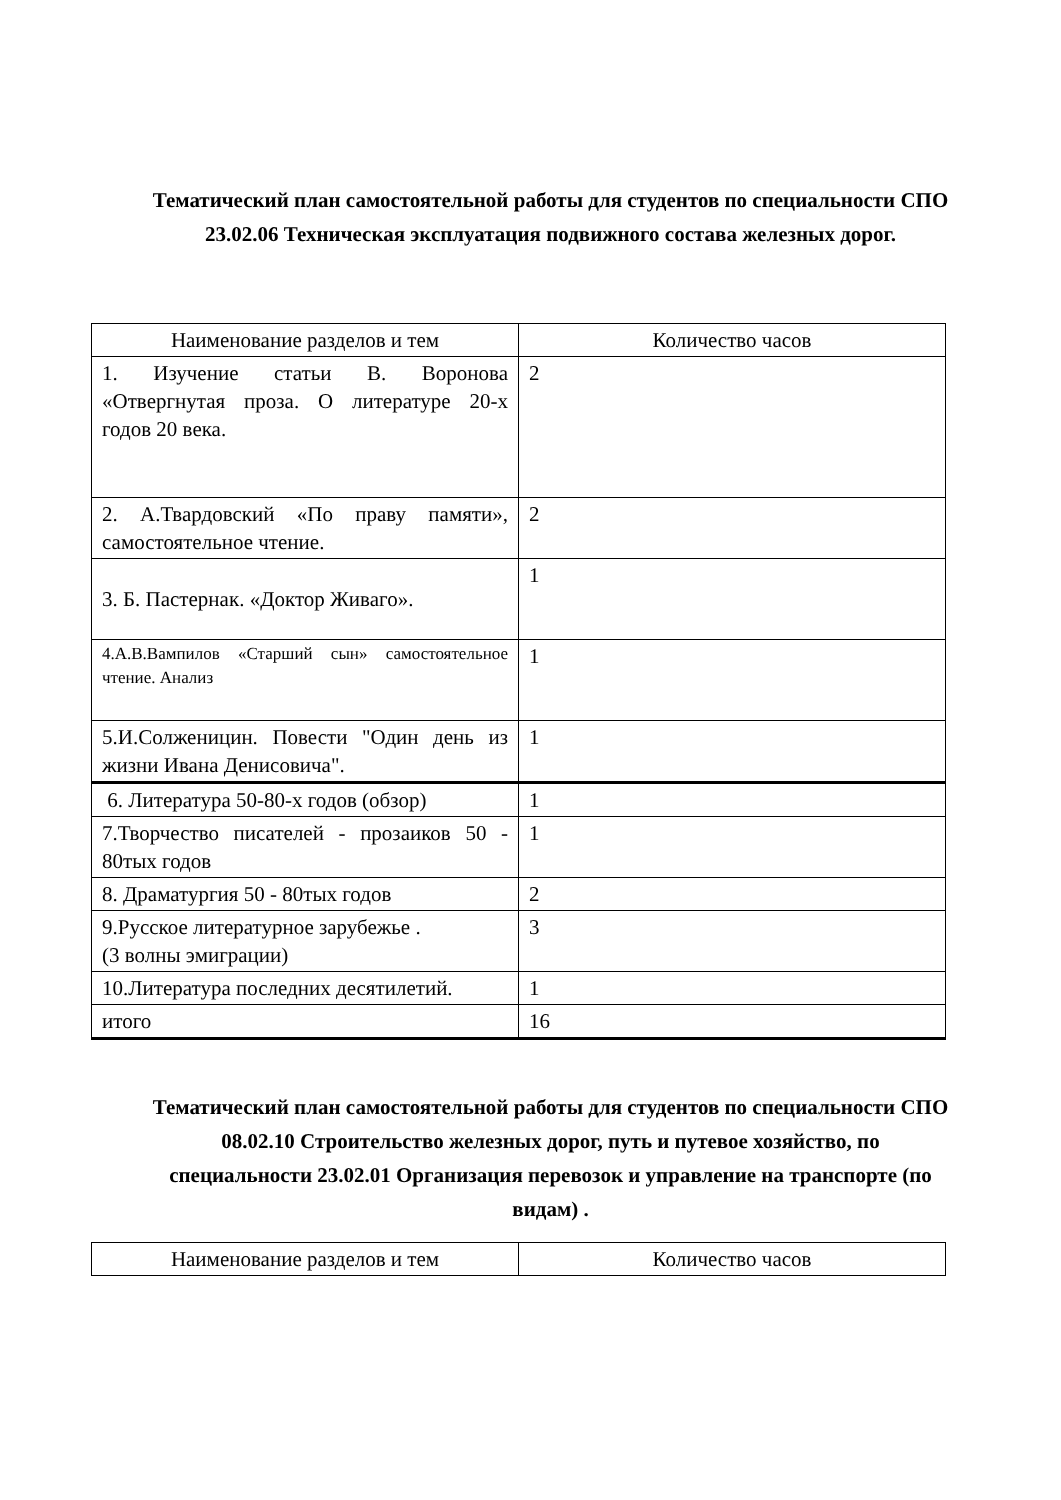Тематический план самостоятельной работы для студентов по специальности СПО 23.02.06 Техническая эксплуатация подвижного состава железных дорог.
| Наименование разделов и тем | Количество часов |
| 1. Изучение статьи В. Воронова «Отвергнутая проза. О литературе 20-х годов 20 века. | 2 |
| 2. А.Твардовский «По праву памяти», самостоятельное чтение. | 2 |
| 3. Б. Пастернак. «Доктор Живаго». | 1 |
| 4.А.В.Вампилов «Старший сын» самостоятельное чтение. Анализ | 1 |
| 5.И.Солженицин. Повести "Один день из жизни Ивана Денисовича". | 1 |
| 6. Литература 50-80-х годов (обзор) | 1 |
| 7.Творчество писателей - прозаиков 50 - 80тых годов | 1 |
| 8. Драматургия 50 - 80тых годов | 2 |
| 9.Русское литературное зарубежье . (3 волны эмиграции) | 3 |
| 10.Литература последних десятилетий. | 1 |
| итого | 16 |
Тематический план самостоятельной работы для студентов по специальности СПО 08.02.10 Строительство железных дорог, путь и путевое хозяйство, по специальности 23.02.01 Организация перевозок и управление на транспорте (по видам) .
| Наименование разделов и тем | Количество часов |